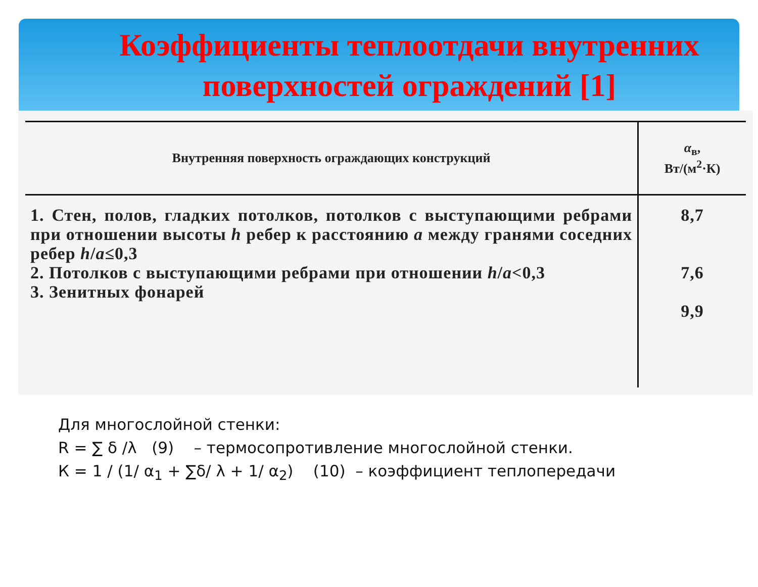Коэффициенты теплоотдачи внутренних поверхностей ограждений [1]
| Внутренняя поверхность ограждающих конструкций | α<sub>в</sub>, Вт/(м<sup>2</sup>·К) |
| --- | --- |
| 1. Стен, полов, гладких потолков, потолков с выступающими ребрами при отношении высоты h ребер к расстоянию a между гранями соседних ребер h / a ≤0,3 2. Потолков с выступающими ребрами при отношении h / a <0,3 3. Зенитных фонарей | 8,7 7,6 9,9 |
Для многослойной стенки:
R = ∑ δ /λ (9) – термосопротивление многослойной стенки.
К = 1 / (1/ α<sub>1</sub> + ∑δ/ λ + 1/ α<sub>2</sub>) (10) – коэффициент теплопередачи